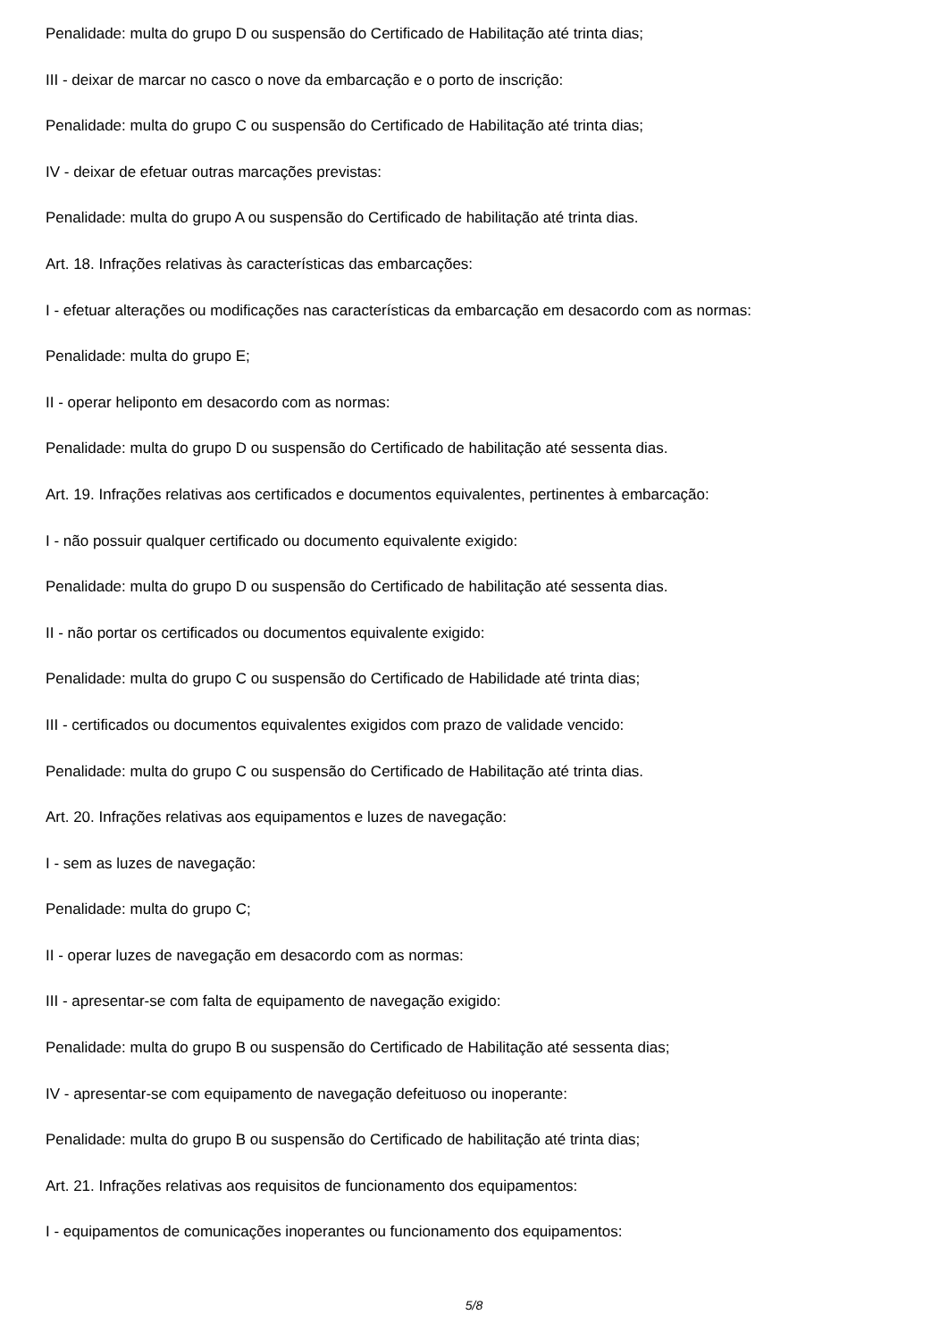Penalidade: multa do grupo D ou suspensão do Certificado de Habilitação até trinta dias;
III - deixar de marcar no casco o nove da embarcação e o porto de inscrição:
Penalidade: multa do grupo C ou suspensão do Certificado de Habilitação até trinta dias;
IV - deixar de efetuar outras marcações previstas:
Penalidade: multa do grupo A ou suspensão do Certificado de habilitação até trinta dias.
Art. 18. Infrações relativas às características das embarcações:
I - efetuar alterações ou modificações nas características da embarcação em desacordo com as normas:
Penalidade: multa do grupo E;
II - operar heliponto em desacordo com as normas:
Penalidade: multa do grupo D ou suspensão do Certificado de habilitação até sessenta dias.
Art. 19. Infrações relativas aos certificados e documentos equivalentes, pertinentes à embarcação:
I - não possuir qualquer certificado ou documento equivalente exigido:
Penalidade: multa do grupo D ou suspensão do Certificado de habilitação até sessenta dias.
II - não portar os certificados ou documentos equivalente exigido:
Penalidade: multa do grupo C ou suspensão do Certificado de Habilidade até trinta dias;
III - certificados ou documentos equivalentes exigidos com prazo de validade vencido:
Penalidade: multa do grupo C ou suspensão do Certificado de Habilitação até trinta dias.
Art. 20. Infrações relativas aos equipamentos e luzes de navegação:
I - sem as luzes de navegação:
Penalidade: multa do grupo C;
II - operar luzes de navegação em desacordo com as normas:
III - apresentar-se com falta de equipamento de navegação exigido:
Penalidade: multa do grupo B ou suspensão do Certificado de Habilitação até sessenta dias;
IV - apresentar-se com equipamento de navegação defeituoso ou inoperante:
Penalidade: multa do grupo B ou suspensão do Certificado de habilitação até trinta dias;
Art. 21. Infrações relativas aos requisitos de funcionamento dos equipamentos:
I - equipamentos de comunicações inoperantes ou funcionamento dos equipamentos:
5/8